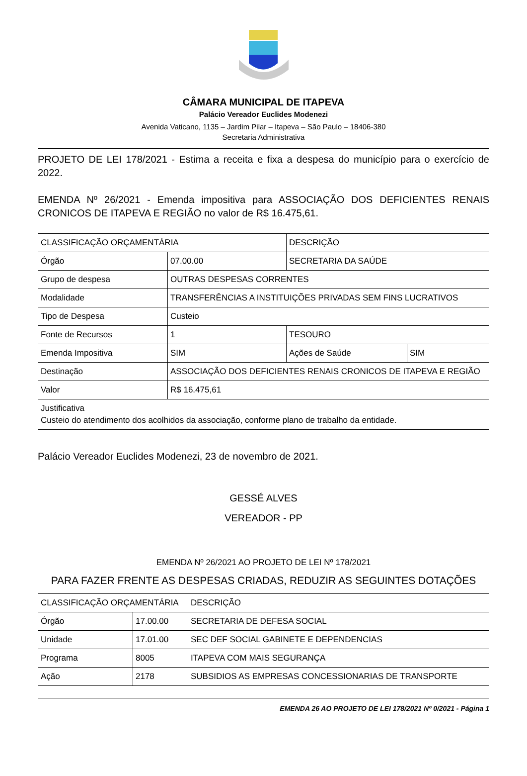CÂMARA MUNICIPAL DE ITAPEVA
Palácio Vereador Euclides Modenezi
Avenida Vaticano, 1135 – Jardim Pilar – Itapeva – São Paulo – 18406-380
Secretaria Administrativa
PROJETO DE LEI 178/2021 - Estima a receita e fixa a despesa do município para o exercício de 2022.
EMENDA Nº 26/2021 - Emenda impositiva para ASSOCIAÇÃO DOS DEFICIENTES RENAIS CRONICOS DE ITAPEVA E REGIÃO no valor de R$ 16.475,61.
| CLASSIFICAÇÃO ORÇAMENTÁRIA | | DESCRIÇÃO | |
| Órgão | 07.00.00 | SECRETARIA DA SAÚDE | |
| Grupo de despesa | OUTRAS DESPESAS CORRENTES | | |
| Modalidade | TRANSFERÊNCIAS A INSTITUIÇÕES PRIVADAS SEM FINS LUCRATIVOS | | |
| Tipo de Despesa | Custeio | | |
| Fonte de Recursos | 1 | TESOURO | |
| Emenda Impositiva | SIM | Ações de Saúde | SIM |
| Destinação | ASSOCIAÇÃO DOS DEFICIENTES RENAIS CRONICOS DE ITAPEVA E REGIÃO | | |
| Valor | R$ 16.475,61 | | |
| Justificativa Custeio do atendimento dos acolhidos da associação, conforme plano de trabalho da entidade. | | | |
Palácio Vereador Euclides Modenezi, 23 de novembro de 2021.
GESSÉ ALVES
VEREADOR - PP
EMENDA Nº 26/2021 AO PROJETO DE LEI Nº 178/2021
PARA FAZER FRENTE AS DESPESAS CRIADAS, REDUZIR AS SEGUINTES DOTAÇÕES
| CLASSIFICAÇÃO ORÇAMENTÁRIA | | DESCRIÇÃO |
| Órgão | 17.00.00 | SECRETARIA DE DEFESA SOCIAL |
| Unidade | 17.01.00 | SEC DEF SOCIAL GABINETE E DEPENDENCIAS |
| Programa | 8005 | ITAPEVA COM MAIS SEGURANÇA |
| Ação | 2178 | SUBSIDIOS AS EMPRESAS CONCESSIONARIAS DE TRANSPORTE |
EMENDA 26 AO PROJETO DE LEI 178/2021 Nº 0/2021 - Página 1